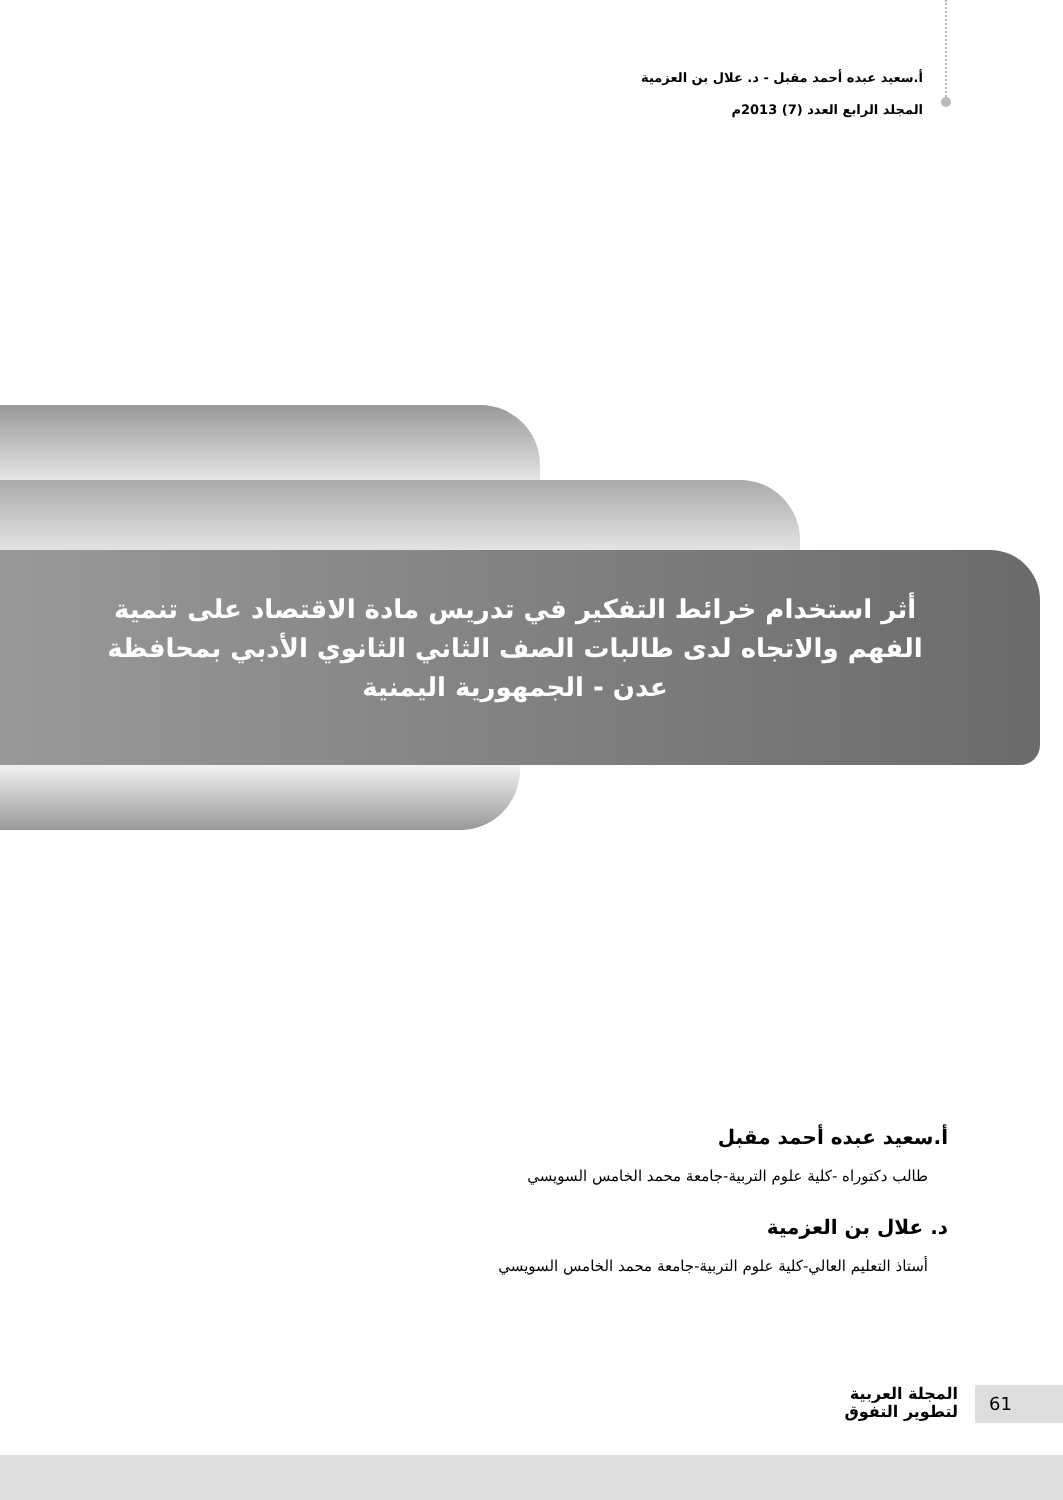أ.سعيد عبده أحمد مقبل - د. علال بن العزمية
المجلد الرابع العدد (7) 2013م
أثر استخدام خرائط التفكير في تدريس مادة الاقتصاد على تنمية الفهم والاتجاه لدى طالبات الصف الثاني الثانوي الأدبي بمحافظة عدن - الجمهورية اليمنية
أ.سعيد عبده أحمد مقبل
طالب دكتوراه -كلية علوم التربية-جامعة محمد الخامس السويسي
د. علال بن العزمية
أستاذ التعليم العالي-كلية علوم التربية-جامعة محمد الخامس السويسي
المجلة العربية
لتطوير التفوق
61